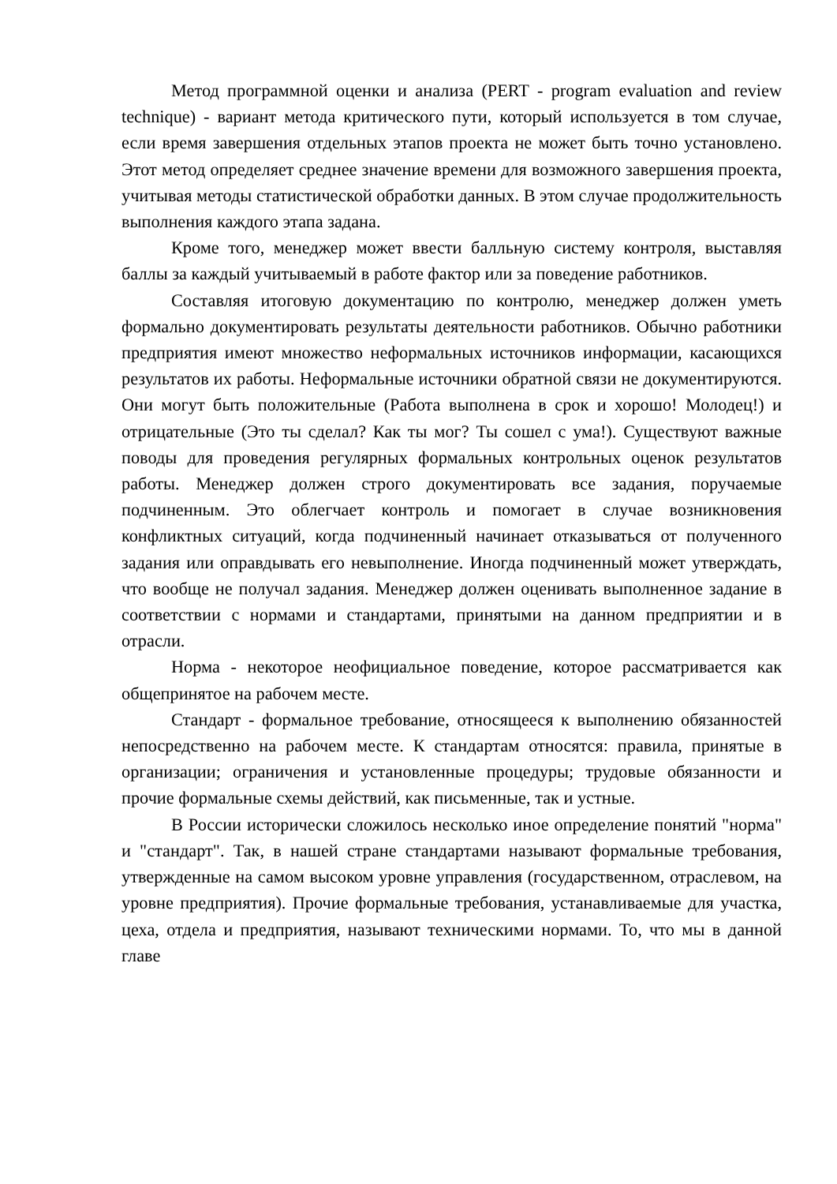Метод программной оценки и анализа (PERT - program evaluation and review technique) - вариант метода критического пути, который используется в том случае, если время завершения отдельных этапов проекта не может быть точно установлено. Этот метод определяет среднее значение времени для возможного завершения проекта, учитывая методы статистической обработки данных. В этом случае продолжительность выполнения каждого этапа задана.
Кроме того, менеджер может ввести балльную систему контроля, выставляя баллы за каждый учитываемый в работе фактор или за поведение работников.
Составляя итоговую документацию по контролю, менеджер должен уметь формально документировать результаты деятельности работников. Обычно работники предприятия имеют множество неформальных источников информации, касающихся результатов их работы. Неформальные источники обратной связи не документируются. Они могут быть положительные (Работа выполнена в срок и хорошо! Молодец!) и отрицательные (Это ты сделал? Как ты мог? Ты сошел с ума!). Существуют важные поводы для проведения регулярных формальных контрольных оценок результатов работы. Менеджер должен строго документировать все задания, поручаемые подчиненным. Это облегчает контроль и помогает в случае возникновения конфликтных ситуаций, когда подчиненный начинает отказываться от полученного задания или оправдывать его невыполнение. Иногда подчиненный может утверждать, что вообще не получал задания. Менеджер должен оценивать выполненное задание в соответствии с нормами и стандартами, принятыми на данном предприятии и в отрасли.
Норма - некоторое неофициальное поведение, которое рассматривается как общепринятое на рабочем месте.
Стандарт - формальное требование, относящееся к выполнению обязанностей непосредственно на рабочем месте. К стандартам относятся: правила, принятые в организации; ограничения и установленные процедуры; трудовые обязанности и прочие формальные схемы действий, как письменные, так и устные.
В России исторически сложилось несколько иное определение понятий "норма" и "стандарт". Так, в нашей стране стандартами называют формальные требования, утвержденные на самом высоком уровне управления (государственном, отраслевом, на уровне предприятия). Прочие формальные требования, устанавливаемые для участка, цеха, отдела и предприятия, называют техническими нормами. То, что мы в данной главе